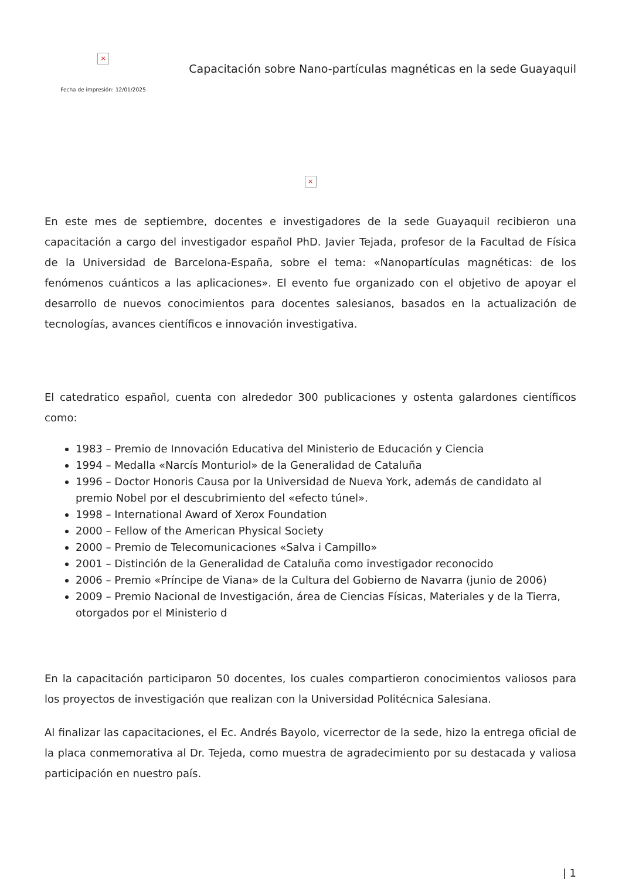×
Fecha de impresión: 12/01/2025
Capacitación sobre Nano-partículas magnéticas en la sede Guayaquil
×
En este mes de septiembre, docentes e investigadores de la sede Guayaquil recibieron una capacitación a cargo del investigador español PhD. Javier Tejada, profesor de la Facultad de Física de la Universidad de Barcelona-España, sobre el tema: «Nanopartículas magnéticas: de los fenómenos cuánticos a las aplicaciones». El evento fue organizado con el objetivo de apoyar el desarrollo de nuevos conocimientos para docentes salesianos, basados en la actualización de tecnologías, avances científicos e innovación investigativa.
El catedratico español, cuenta con alrededor 300 publicaciones y ostenta galardones científicos como:
1983 – Premio de Innovación Educativa del Ministerio de Educación y Ciencia
1994 – Medalla «Narcís Monturiol» de la Generalidad de Cataluña
1996 – Doctor Honoris Causa por la Universidad de Nueva York, además de candidato al premio Nobel por el descubrimiento del «efecto túnel».
1998 – International Award of Xerox Foundation
2000 – Fellow of the American Physical Society
2000 – Premio de Telecomunicaciones «Salva i Campillo»
2001 – Distinción de la Generalidad de Cataluña como investigador reconocido
2006 – Premio «Príncipe de Viana» de la Cultura del Gobierno de Navarra (junio de 2006)
2009 – Premio Nacional de Investigación, área de Ciencias Físicas, Materiales y de la Tierra, otorgados por el Ministerio d
En la capacitación participaron 50 docentes, los cuales compartieron conocimientos valiosos para los proyectos de investigación que realizan con la Universidad Politécnica Salesiana.
Al finalizar las capacitaciones, el Ec. Andrés Bayolo, vicerrector de la sede, hizo la entrega oficial de la placa conmemorativa al Dr. Tejeda, como muestra de agradecimiento por su destacada y valiosa participación en nuestro país.
| 1